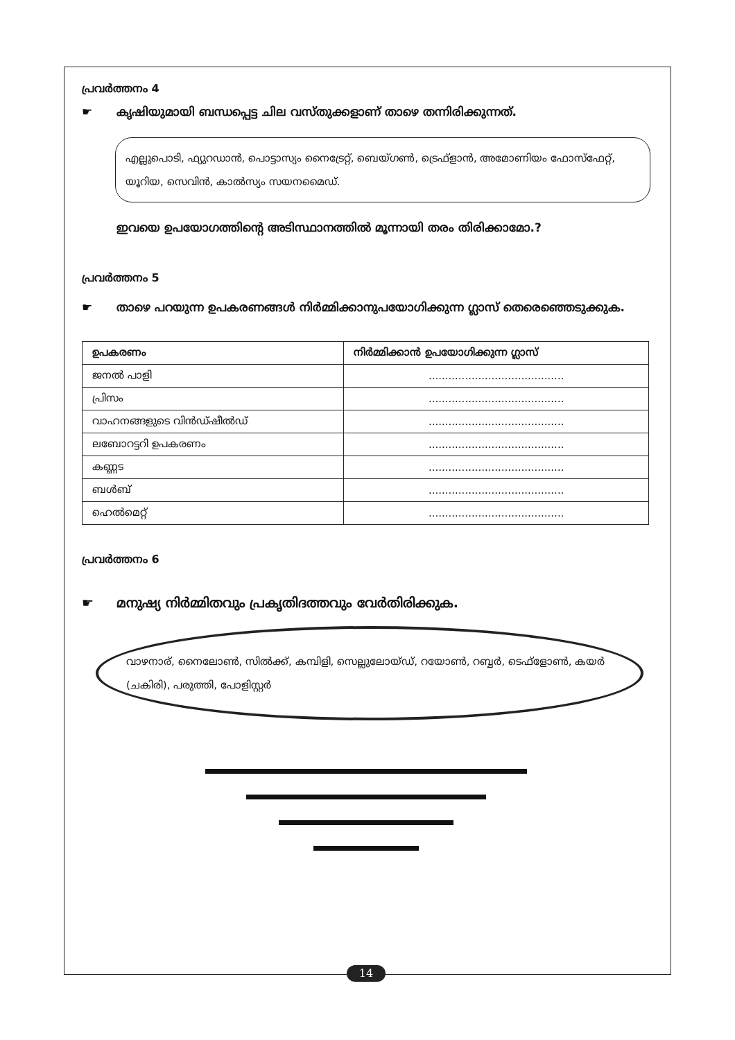പ്രവർത്തനം 4
☛ കൃഷിയുമായി ബന്ധപ്പെട്ട ചില വസ്തുക്കളാണ് താഴെ തന്നിരിക്കുന്നത്.
എല്ലുപൊടി, ഫ്യുറഡാൻ, പൊട്ടാസ്യം നൈട്രേറ്റ്, ബെയ്ഗൺ, ട്രെഫ്ളാൻ, അമോണിയം ഫോസ്ഫേറ്റ്, യൂറിയ, സെവിൻ, കാൽസ്യം സയനമൈഡ്.
ഇവയെ ഉപയോഗത്തിന്റെ അടിസ്ഥാനത്തിൽ മൂന്നായി തരം തിരിക്കാമോ.?
പ്രവർത്തനം 5
☛ താഴെ പറയുന്ന ഉപകരണങ്ങൾ നിർമ്മിക്കാനുപയോഗിക്കുന്ന ഗ്ലാസ് തെരെഞ്ഞെടുക്കുക.
| ഉപകരണം | നിർമ്മിക്കാൻ ഉപയോഗിക്കുന്ന ഗ്ലാസ് |
| --- | --- |
| ജനൽ പാളി | ......................................... |
| പ്രിസം | ......................................... |
| വാഹനങ്ങളുടെ വിൻഡ്ഷീൽഡ് | ......................................... |
| ലബോറട്ടറി ഉപകരണം | ......................................... |
| കണ്ണട | ......................................... |
| ബൾബ് | ......................................... |
| ഹെൽമെറ്റ് | ......................................... |
പ്രവർത്തനം 6
☛ മനുഷ്യ നിർമ്മിതവും പ്രകൃതിദത്തവും വേർതിരിക്കുക.
വാഴനാര്, നൈലോൺ, സിൽക്ക്, കമ്പിളി, സെല്ലുലോയ്ഡ്, റയോൺ, റബ്ബർ, ടെഫ്ളോൺ, കയർ (ചകിരി), പരുത്തി, പോളിസ്റ്റർ
14